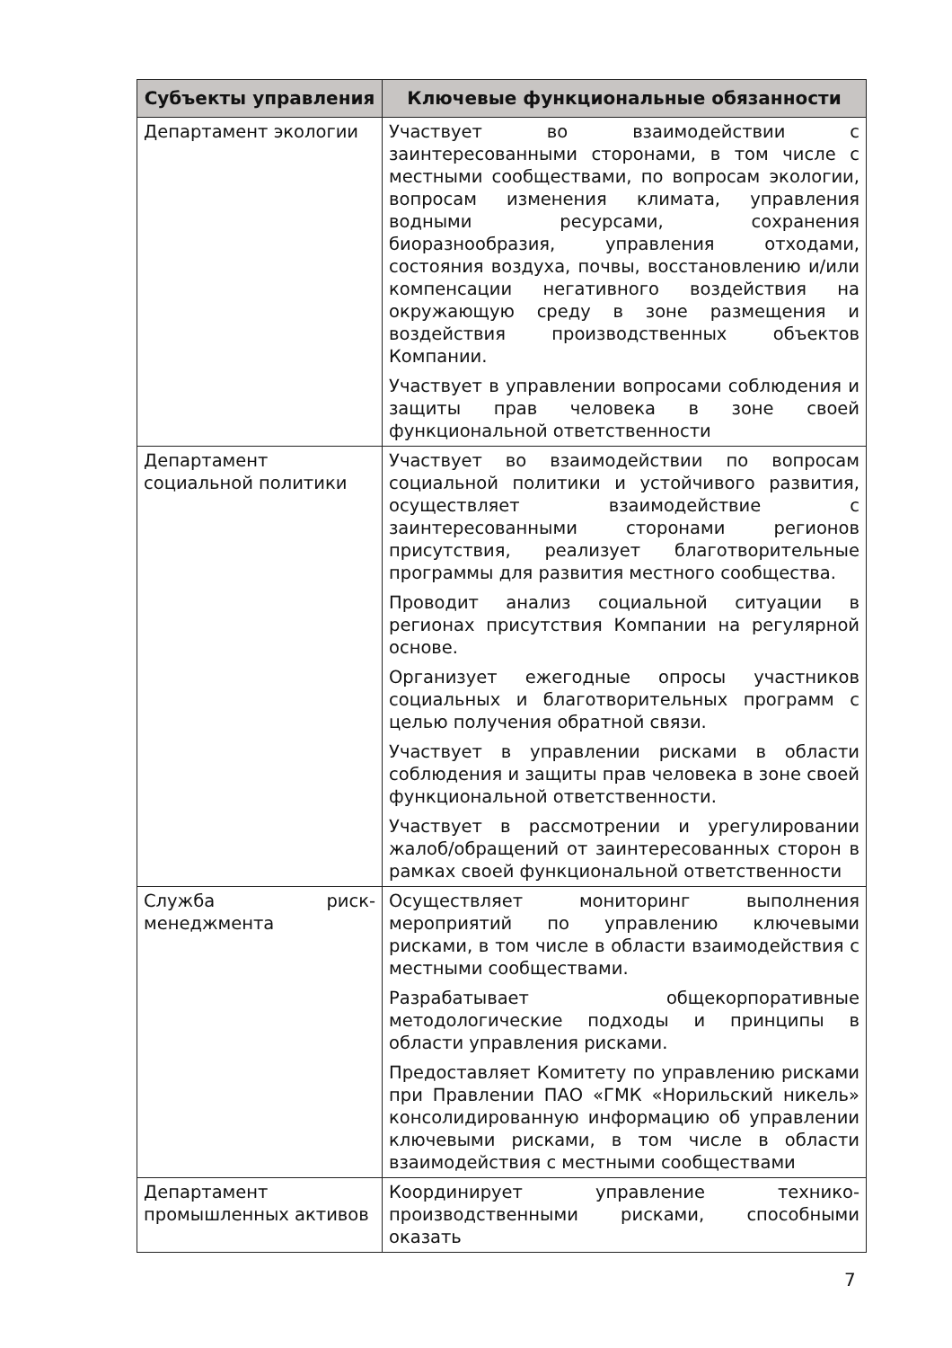| Субъекты управления | Ключевые функциональные обязанности |
| --- | --- |
| Департамент экологии | Участвует во взаимодействии с заинтересованными сторонами, в том числе с местными сообществами, по вопросам экологии, вопросам изменения климата, управления водными ресурсами, сохранения биоразнообразия, управления отходами, состояния воздуха, почвы, восстановлению и/или компенсации негативного воздействия на окружающую среду в зоне размещения и воздействия производственных объектов Компании. Участвует в управлении вопросами соблюдения и защиты прав человека в зоне своей функциональной ответственности |
| Департамент социальной политики | Участвует во взаимодействии по вопросам социальной политики и устойчивого развития, осуществляет взаимодействие с заинтересованными сторонами регионов присутствия, реализует благотворительные программы для развития местного сообщества. Проводит анализ социальной ситуации в регионах присутствия Компании на регулярной основе. Организует ежегодные опросы участников социальных и благотворительных программ с целью получения обратной связи. Участвует в управлении рисками в области соблюдения и защиты прав человека в зоне своей функциональной ответственности. Участвует в рассмотрении и урегулировании жалоб/обращений от заинтересованных сторон в рамках своей функциональной ответственности |
| Служба риск-менеджмента | Осуществляет мониторинг выполнения мероприятий по управлению ключевыми рисками, в том числе в области взаимодействия с местными сообществами. Разрабатывает общекорпоративные методологические подходы и принципы в области управления рисками. Предоставляет Комитету по управлению рисками при Правлении ПАО «ГМК «Норильский никель» консолидированную информацию об управлении ключевыми рисками, в том числе в области взаимодействия с местными сообществами |
| Департамент промышленных активов | Координирует управление технико-производственными рисками, способными оказать |
7